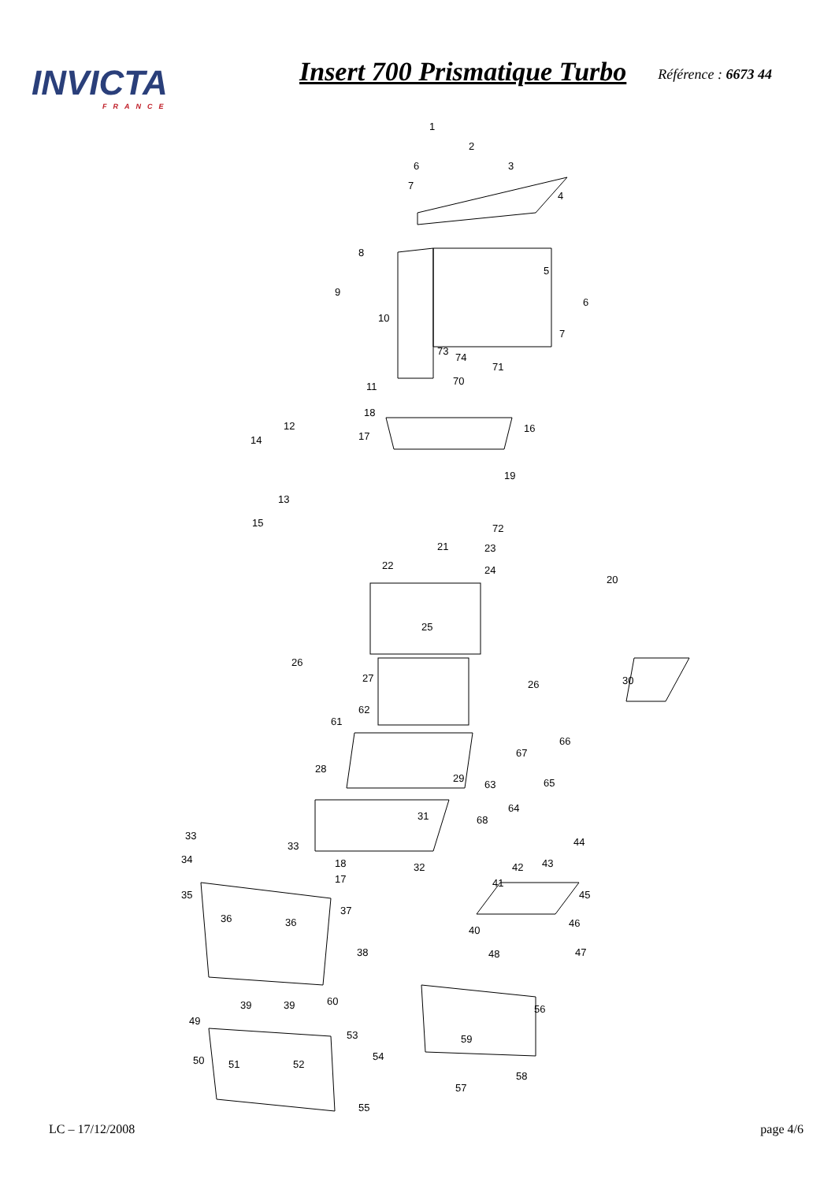INVICTA
FRANCE
Insert 700 Prismatique Turbo
Référence : 6673 44
1
2
3
4
6
7
5
6
7
8
9
10
11
12
14
13
15
18
17
16
19
73
74
71
70
72
21
23
22
24
20
25
26
27
26
30
62
61
28
29
66
67
63
65
64
68
31
33
33
34
32
18
17
35
36
36
37
38
39
39
60
44
43
42
41
45
46
40
47
48
49
50
51
52
53
54
55
56
59
58
57
LC – 17/12/2008 page 4/6